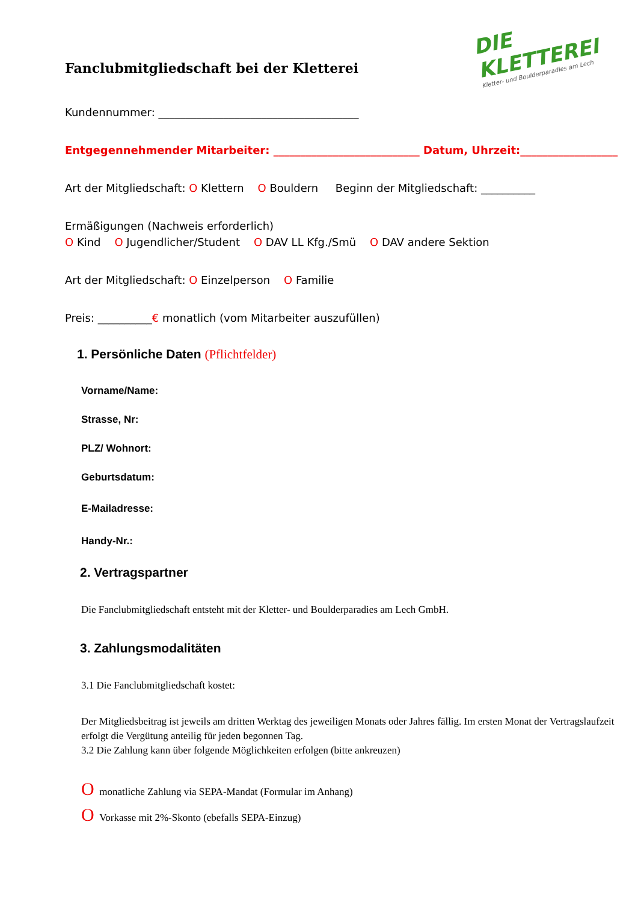DIE KLETTEREI
Kletter- und Boulderparadies am Lech
Fanclubmitgliedschaft bei der Kletterei
Kundennummer: _____________________________________
Entgegennehmender Mitarbeiter: ___________________________ Datum, Uhrzeit:__________________
Art der Mitgliedschaft: O Klettern O Bouldern Beginn der Mitgliedschaft: __________
Ermäßigungen (Nachweis erforderlich)
O Kind O Jugendlicher/Student O DAV LL Kfg./Smü O DAV andere Sektion
Art der Mitgliedschaft: O Einzelperson O Familie
Preis: __________€ monatlich (vom Mitarbeiter auszufüllen)
1. Persönliche Daten (Pflichtfelder)
Vorname/Name:
Strasse, Nr:
PLZ/ Wohnort:
Geburtsdatum:
E-Mailadresse:
Handy-Nr.:
2. Vertragspartner
Die Fanclubmitgliedschaft entsteht mit der Kletter- und Boulderparadies am Lech GmbH.
3. Zahlungsmodalitäten
3.1 Die Fanclubmitgliedschaft kostet:
Der Mitgliedsbeitrag ist jeweils am dritten Werktag des jeweiligen Monats oder Jahres fällig. Im ersten Monat der Vertragslaufzeit erfolgt die Vergütung anteilig für jeden begonnen Tag.
3.2 Die Zahlung kann über folgende Möglichkeiten erfolgen (bitte ankreuzen)
O monatliche Zahlung via SEPA-Mandat (Formular im Anhang)
O Vorkasse mit 2%-Skonto (ebefalls SEPA-Einzug)